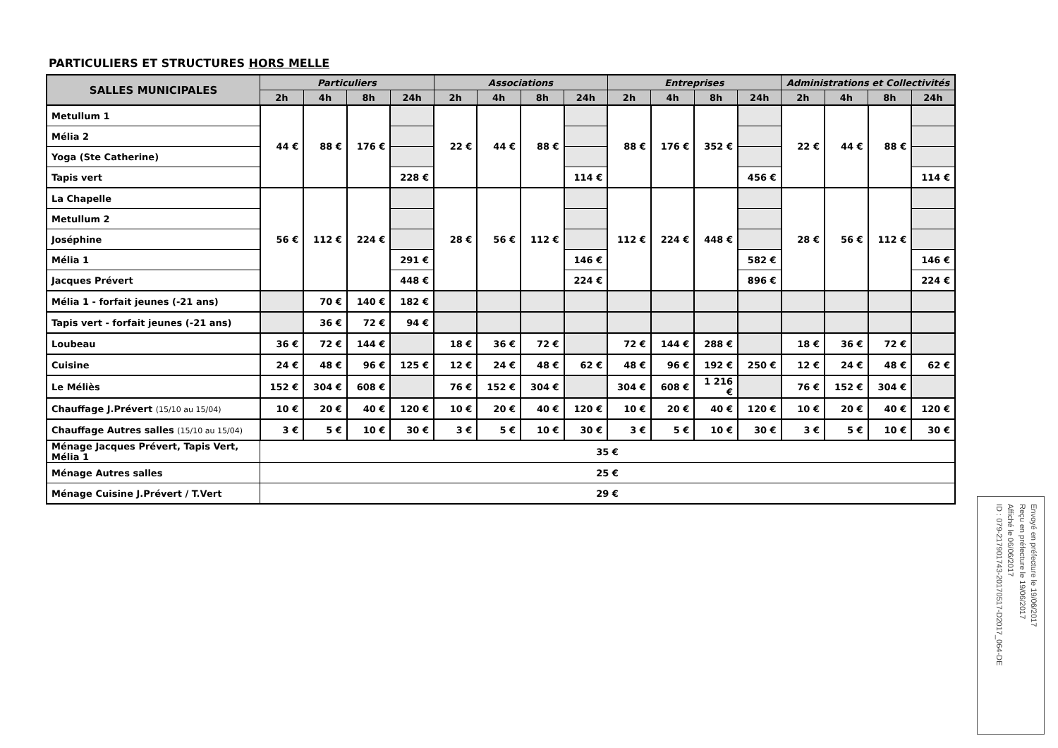PARTICULIERS ET STRUCTURES HORS MELLE
| SALLES MUNICIPALES | Particuliers | | | | Associations | | | | Entreprises | | | | Administrations et Collectivités | | | |
| --- | --- | --- | --- | --- | --- | --- | --- | --- | --- | --- | --- | --- | --- | --- | --- | --- |
| | 2h | 4h | 8h | 24h | 2h | 4h | 8h | 24h | 2h | 4h | 8h | 24h | 2h | 4h | 8h | 24h |
| Metullum 1 | 44 € | 88 € | 176 € | | 22 € | 44 € | 88 € | | 88 € | 176 € | 352 € | | 22 € | 44 € | 88 € | |
| Mélia 2 | | | | | | | | | | | | | | | | |
| Yoga (Ste Catherine) | | | | | | | | | | | | | | | | |
| Tapis vert | | | | 228 € | | | | 114 € | | | | 456 € | | | | 114 € |
| La Chapelle | 56 € | 112 € | 224 € | | 28 € | 56 € | 112 € | | 112 € | 224 € | 448 € | | 28 € | 56 € | 112 € | |
| Metullum 2 | | | | | | | | | | | | | | | | |
| Joséphine | | | | | | | | | | | | | | | | |
| Mélia 1 | | | | 291 € | | | | 146 € | | | | 582 € | | | | 146 € |
| Jacques Prévert | | | | 448 € | | | | 224 € | | | | 896 € | | | | 224 € |
| Mélia 1 - forfait jeunes (-21 ans) | | 70 € | 140 € | 182 € | | | | | | | | | | | | |
| Tapis vert - forfait jeunes (-21 ans) | | 36 € | 72 € | 94 € | | | | | | | | | | | | |
| Loubeau | 36 € | 72 € | 144 € | | 18 € | 36 € | 72 € | | 72 € | 144 € | 288 € | | 18 € | 36 € | 72 € | |
| Cuisine | 24 € | 48 € | 96 € | 125 € | 12 € | 24 € | 48 € | 62 € | 48 € | 96 € | 192 € | 250 € | 12 € | 24 € | 48 € | 62 € |
| Le Méliès | 152 € | 304 € | 608 € | | 76 € | 152 € | 304 € | | 304 € | 608 € | 1 216 € | | 76 € | 152 € | 304 € | |
| Chauffage J.Prévert (15/10 au 15/04) | 10 € | 20 € | 40 € | 120 € | 10 € | 20 € | 40 € | 120 € | 10 € | 20 € | 40 € | 120 € | 10 € | 20 € | 40 € | 120 € |
| Chauffage Autres salles (15/10 au 15/04) | 3 € | 5 € | 10 € | 30 € | 3 € | 5 € | 10 € | 30 € | 3 € | 5 € | 10 € | 30 € | 3 € | 5 € | 10 € | 30 € |
| Ménage Jacques Prévert, Tapis Vert, Mélia 1 | 35 € | | | | | | | | | | | | | | | |
| Ménage Autres salles | 25 € | | | | | | | | | | | | | | | |
| Ménage Cuisine J.Prévert / T.Vert | 29 € | | | | | | | | | | | | | | | |
Envoyé en préfecture le 19/06/2017
Reçu en préfecture le 19/06/2017
Affiché le 06/06/2017
ID : 079-217901743-20170517-D2017_064-DE